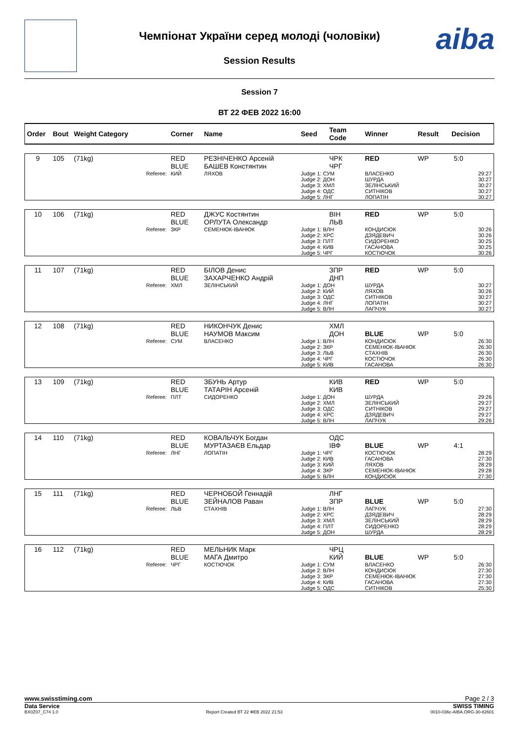Чемпіонат України серед молоді (чоловіки)
Session Results
aiba
Session 7
ВТ 22 ФЕВ 2022 16:00
| Order | Bout | Weight Category | Corner | Name | Seed | Team Code | Winner | Result | Decision |
| --- | --- | --- | --- | --- | --- | --- | --- | --- | --- |
| 9 | 105 | (71kg) | RED BLUE | РЕЗНІЧЕНКО Арсеній БАШЕВ Констянтин | | ЧРК ЧРГ | RED | WP | 5:0 |
| Referee: | | | КИЙ | ЛЯХОВ | Judge 1: СУМ Judge 2: ДОН Judge 3: ХМЛ Judge 4: ОДС Judge 5: ЛНГ | | ВЛАСЕНКО ШУРДА ЗЕЛІНСЬКИЙ СИТНІКОВ ЛОПАТІН | | 29:27 30:27 30:27 30:27 30:27 |
| 10 | 106 | (71kg) | RED BLUE | ДЖУС Костянтин ОРЛУТА Олександр | | ВІН ЛЬВ | RED | WP | 5:0 |
| Referee: | | | ЗКР | СЕМЕНЮК-ІВАНЮК | Judge 1: ВЛН Judge 2: ХРС Judge 3: ПЛТ Judge 4: КИВ Judge 5: ЧРГ | | КОНДИСЮК ДЗЯДЕВИЧ СИДОРЕНКО ГАСАНОВА КОСТЮЧОК | | 30:26 30:26 30:25 30:25 30:26 |
| 11 | 107 | (71kg) | RED BLUE | БІЛОВ Денис ЗАХАРЧЕНКО Андрій | | ЗПР ДНП | RED | WP | 5:0 |
| Referee: | | | ХМЛ | ЗЕЛІНСЬКИЙ | Judge 1: ДОН Judge 2: КИЙ Judge 3: ОДС Judge 4: ЛНГ Judge 5: ВЛН | | ШУРДА ЛЯХОВ СИТНІКОВ ЛОПАТІН ЛАПЧУК | | 30:27 30:26 30:27 30:27 30:27 |
| 12 | 108 | (71kg) | RED BLUE | НИКОНЧУК Денис НАУМОВ Максим | | ХМЛ ДОН | BLUE | WP | 5:0 |
| Referee: | | | СУМ | ВЛАСЕНКО | Judge 1: ВЛН Judge 2: ЗКР Judge 3: ЛЬВ Judge 4: ЧРГ Judge 5: КИВ | | КОНДИСЮК СЕМЕНЮК-ІВАНЮК СТАХНІВ КОСТЮЧОК ГАСАНОВА | | 26:30 26:30 26:30 26:30 26:30 |
| 13 | 109 | (71kg) | RED BLUE | ЗБУНЬ Артур ТАТАРІН Арсеній | | КИВ КИВ | RED | WP | 5:0 |
| Referee: | | | ПЛТ | СИДОРЕНКО | Judge 1: ДОН Judge 2: ХМЛ Judge 3: ОДС Judge 4: ХРС Judge 5: ВЛН | | ШУРДА ЗЕЛІНСЬКИЙ СИТНІКОВ ДЗЯДЕВИЧ ЛАПЧУК | | 29:26 29:27 29:27 29:27 29:26 |
| 14 | 110 | (71kg) | RED BLUE | КОВАЛЬЧУК Богдан МУРТАЗАЄВ Ельдар | | ОДС ІВФ | BLUE | WP | 4:1 |
| Referee: | | | ЛНГ | ЛОПАТІН | Judge 1: ЧРГ Judge 2: КИВ Judge 3: КИЙ Judge 4: ЗКР Judge 5: ВЛН | | КОСТЮЧОК ГАСАНОВА ЛЯХОВ СЕМЕНЮК-ІВАНЮК КОНДИСЮК | | 28:29 27:30 28:29 29:28 27:30 |
| 15 | 111 | (71kg) | RED BLUE | ЧЕРНОБОЙ Геннадій ЗЕЙНАЛОВ Раван | | ЛНГ ЗПР | BLUE | WP | 5:0 |
| Referee: | | | ЛЬВ | СТАХНІВ | Judge 1: ВЛН Judge 2: ХРС Judge 3: ХМЛ Judge 4: ПЛТ Judge 5: ДОН | | ЛАПЧУК ДЗЯДЕВИЧ ЗЕЛІНСЬКИЙ СИДОРЕНКО ШУРДА | | 27:30 28:29 28:29 28:29 28:29 |
| 16 | 112 | (71kg) | RED BLUE | МЕЛЬНИК Марк МАГА Дмитро | | ЧРЦ КИЙ | BLUE | WP | 5:0 |
| Referee: | | | ЧРГ | КОСТЮЧОК | Judge 1: СУМ Judge 2: ВЛН Judge 3: ЗКР Judge 4: КИВ Judge 5: ОДС | | ВЛАСЕНКО КОНДИСЮК СЕМЕНЮК-ІВАНЮК ГАСАНОВА СИТНІКОВ | | 26:30 27:30 27:30 27:30 25:30 |
www.swisstiming.com Page 2 / 3
Data Service SWISS TIMING
BX0Z07_C74 1.0 Report Created ВТ 22 ФЕВ 2022 21:53 0010-036c-AIBA.ORG-30-82601